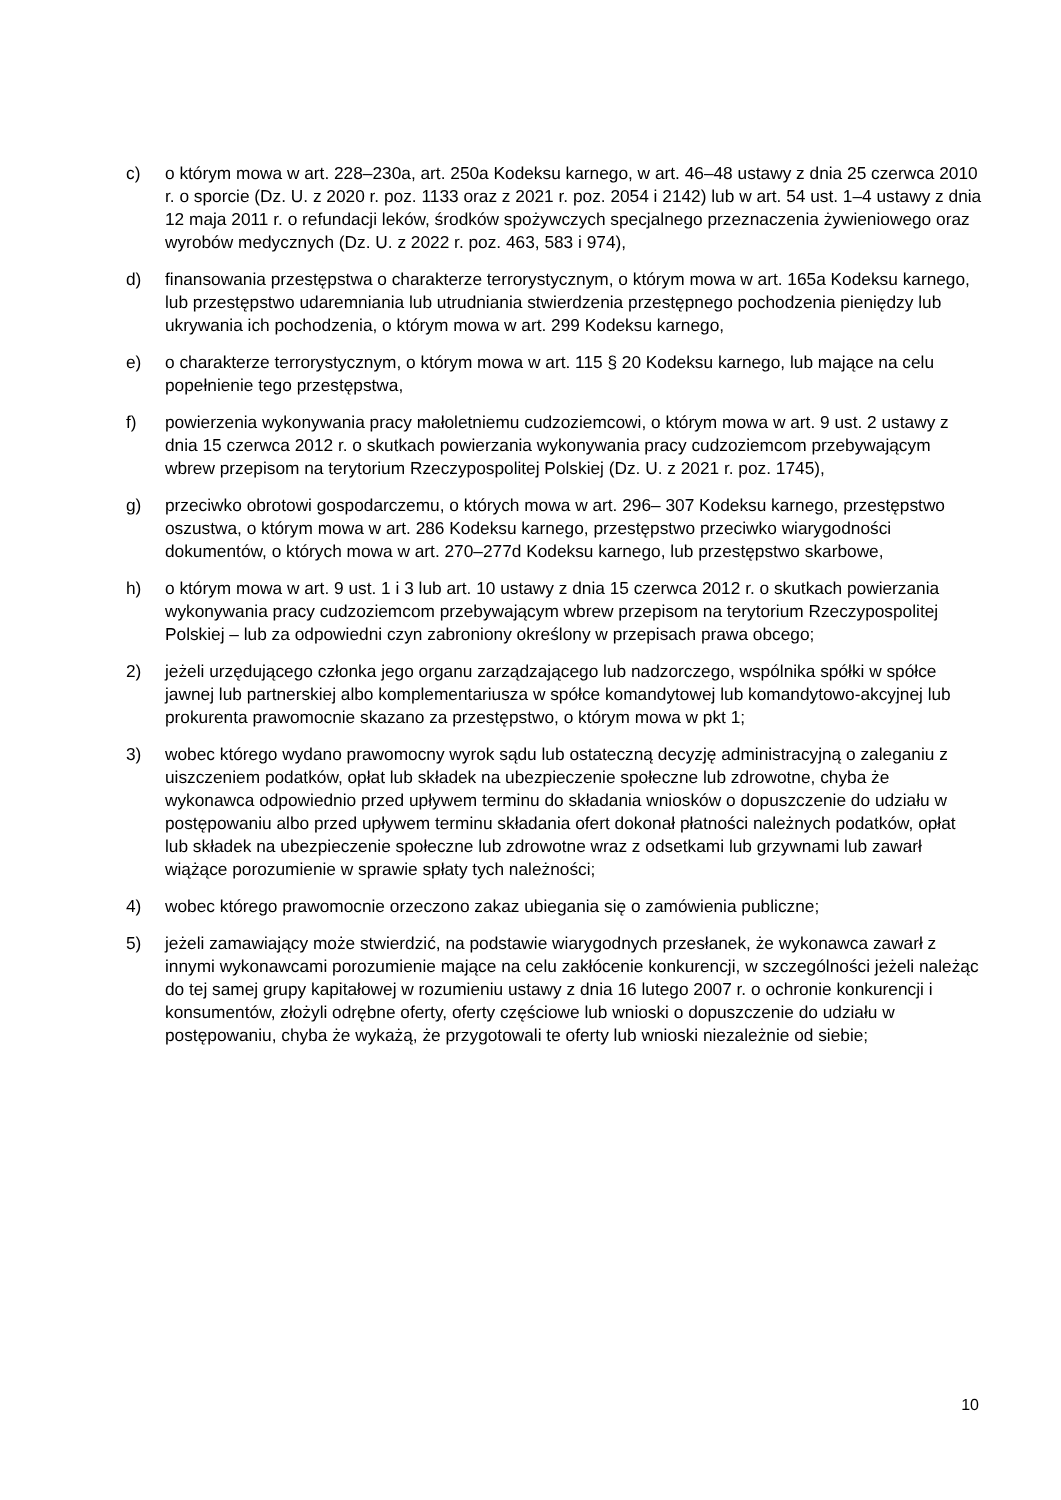c) o którym mowa w art. 228–230a, art. 250a Kodeksu karnego, w art. 46–48 ustawy z dnia 25 czerwca 2010 r. o sporcie (Dz. U. z 2020 r. poz. 1133 oraz z 2021 r. poz. 2054 i 2142) lub w art. 54 ust. 1–4 ustawy z dnia 12 maja 2011 r. o refundacji leków, środków spożywczych specjalnego przeznaczenia żywieniowego oraz wyrobów medycznych (Dz. U. z 2022 r. poz. 463, 583 i 974),
d) finansowania przestępstwa o charakterze terrorystycznym, o którym mowa w art. 165a Kodeksu karnego, lub przestępstwo udaremniania lub utrudniania stwierdzenia przestępnego pochodzenia pieniędzy lub ukrywania ich pochodzenia, o którym mowa w art. 299 Kodeksu karnego,
e) o charakterze terrorystycznym, o którym mowa w art. 115 § 20 Kodeksu karnego, lub mające na celu popełnienie tego przestępstwa,
f) powierzenia wykonywania pracy małoletniemu cudzoziemcowi, o którym mowa w art. 9 ust. 2 ustawy z dnia 15 czerwca 2012 r. o skutkach powierzania wykonywania pracy cudzoziemcom przebywającym wbrew przepisom na terytorium Rzeczypospolitej Polskiej (Dz. U. z 2021 r. poz. 1745),
g) przeciwko obrotowi gospodarczemu, o których mowa w art. 296– 307 Kodeksu karnego, przestępstwo oszustwa, o którym mowa w art. 286 Kodeksu karnego, przestępstwo przeciwko wiarygodności dokumentów, o których mowa w art. 270–277d Kodeksu karnego, lub przestępstwo skarbowe,
h) o którym mowa w art. 9 ust. 1 i 3 lub art. 10 ustawy z dnia 15 czerwca 2012 r. o skutkach powierzania wykonywania pracy cudzoziemcom przebywającym wbrew przepisom na terytorium Rzeczypospolitej Polskiej – lub za odpowiedni czyn zabroniony określony w przepisach prawa obcego;
2) jeżeli urzędującego członka jego organu zarządzającego lub nadzorczego, wspólnika spółki w spółce jawnej lub partnerskiej albo komplementariusza w spółce komandytowej lub komandytowo-akcyjnej lub prokurenta prawomocnie skazano za przestępstwo, o którym mowa w pkt 1;
3) wobec którego wydano prawomocny wyrok sądu lub ostateczną decyzję administracyjną o zaleganiu z uiszczeniem podatków, opłat lub składek na ubezpieczenie społeczne lub zdrowotne, chyba że wykonawca odpowiednio przed upływem terminu do składania wniosków o dopuszczenie do udziału w postępowaniu albo przed upływem terminu składania ofert dokonał płatności należnych podatków, opłat lub składek na ubezpieczenie społeczne lub zdrowotne wraz z odsetkami lub grzywnami lub zawarł wiążące porozumienie w sprawie spłaty tych należności;
4) wobec którego prawomocnie orzeczono zakaz ubiegania się o zamówienia publiczne;
5) jeżeli zamawiający może stwierdzić, na podstawie wiarygodnych przesłanek, że wykonawca zawarł z innymi wykonawcami porozumienie mające na celu zakłócenie konkurencji, w szczególności jeżeli należąc do tej samej grupy kapitałowej w rozumieniu ustawy z dnia 16 lutego 2007 r. o ochronie konkurencji i konsumentów, złożyli odrębne oferty, oferty częściowe lub wnioski o dopuszczenie do udziału w postępowaniu, chyba że wykażą, że przygotowali te oferty lub wnioski niezależnie od siebie;
10